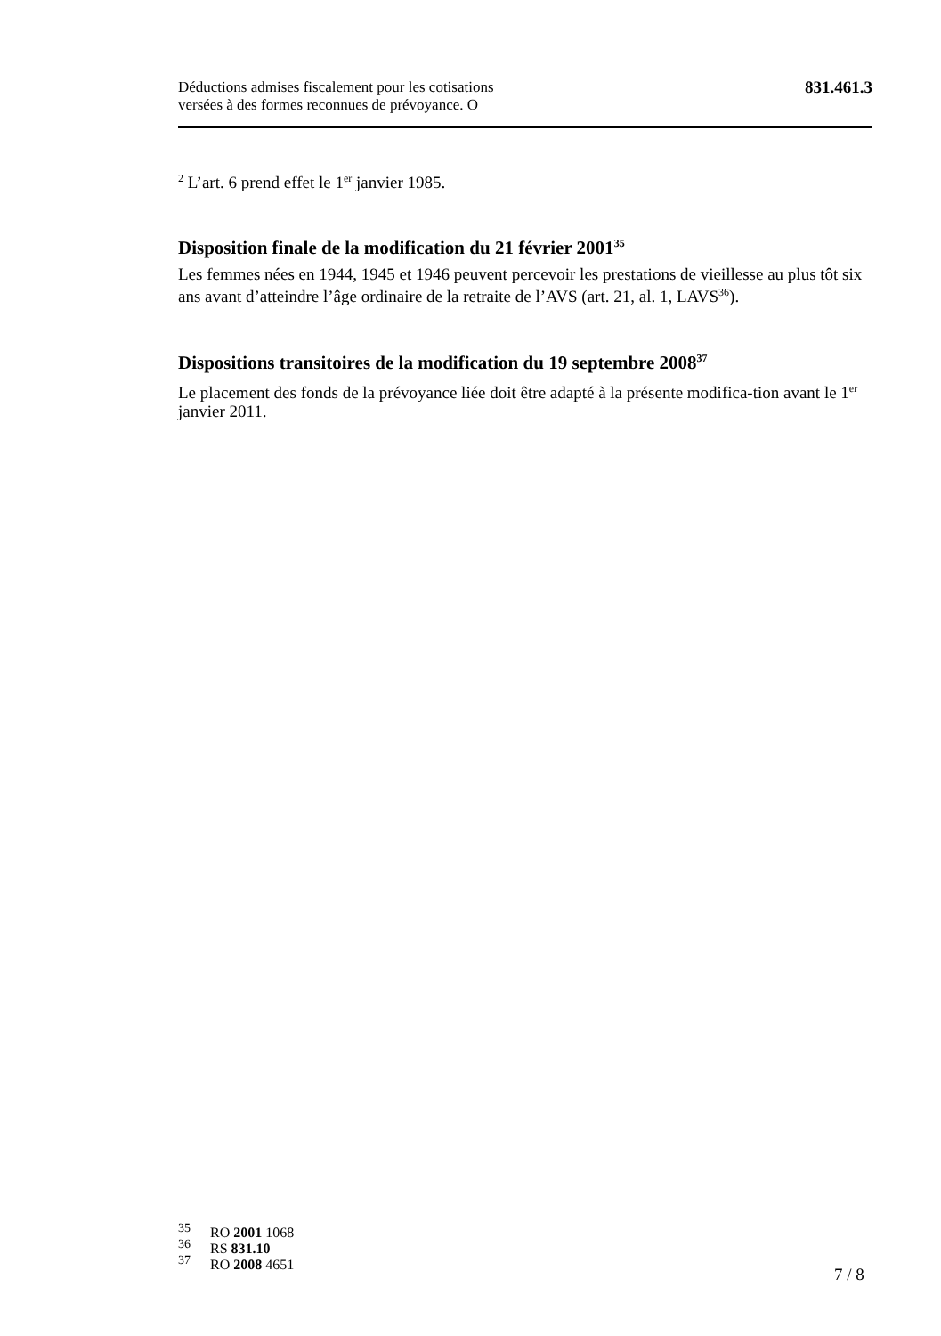Déductions admises fiscalement pour les cotisations
versées à des formes reconnues de prévoyance. O
831.461.3
<sup>2</sup> L’art. 6 prend effet le 1<sup>er</sup> janvier 1985.
Disposition finale de la modification du 21 février 2001<sup>35</sup>
Les femmes nées en 1944, 1945 et 1946 peuvent percevoir les prestations de vieillesse au plus tôt six ans avant d’atteindre l’âge ordinaire de la retraite de l’AVS (art. 21, al. 1, LAVS<sup>36</sup>).
Dispositions transitoires de la modification du 19 septembre 2008<sup>37</sup>
Le placement des fonds de la prévoyance liée doit être adapté à la présente modifica-tion avant le 1<sup>er</sup> janvier 2011.
35 RO 2001 1068
36 RS 831.10
37 RO 2008 4651
7 / 8